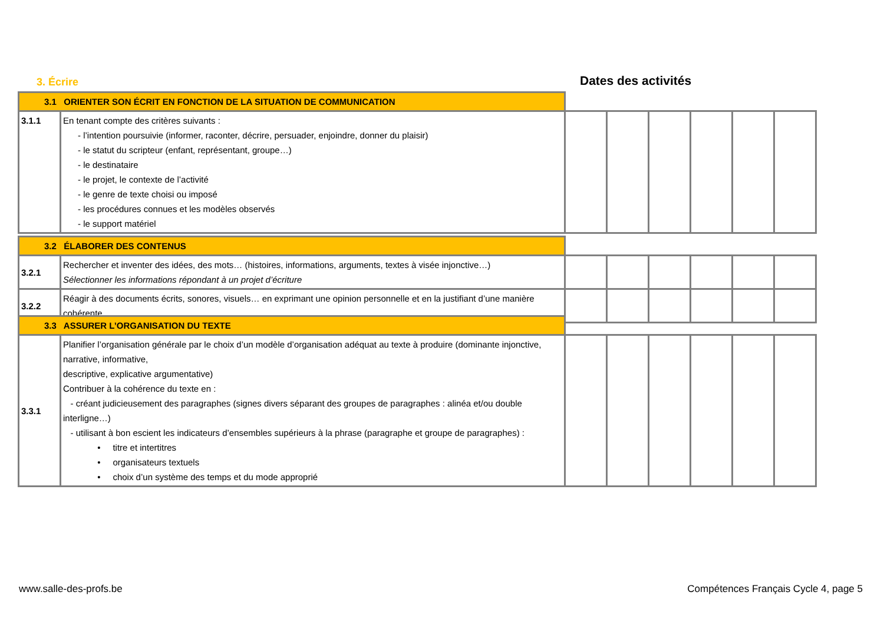3. Écrire Dates des activités
| 3.1 ORIENTER SON ÉCRIT EN FONCTION DE LA SITUATION DE COMMUNICATION | | | | | | | |
| 3.1.1 | En tenant compte des critères suivants : - l’intention poursuivie (informer, raconter, décrire, persuader, enjoindre, donner du plaisir) - le statut du scripteur (enfant, représentant, groupe…) - le destinataire - le projet, le contexte de l’activité - le genre de texte choisi ou imposé - les procédures connues et les modèles observés - le support matériel | | | | | | |
| 3.2 ÉLABORER DES CONTENUS | | | | | | | |
| 3.2.1 | Rechercher et inventer des idées, des mots… (histoires, informations, arguments, textes à visée injonctive…) Sélectionner les informations répondant à un projet d’écriture | | | | | | |
| 3.2.2 | Réagir à des documents écrits, sonores, visuels… en exprimant une opinion personnelle et en la justifiant d’une manière cohérente | | | | | | |
| 3.3 ASSURER L’ORGANISATION DU TEXTE | | | | | | | |
| 3.3.1 | Planifier l’organisation générale par le choix d’un modèle d’organisation adéquat au texte à produire (dominante injonctive, narrative, informative, descriptive, explicative argumentative) Contribuer à la cohérence du texte en : - créant judicieusement des paragraphes (signes divers séparant des groupes de paragraphes : alinéa et/ou double interligne…) - utilisant à bon escient les indicateurs d’ensembles supérieurs à la phrase (paragraphe et groupe de paragraphes) : • titre et intertitres • organisateurs textuels • choix d’un système des temps et du mode approprié | | | | | | |
www.salle-des-profs.be
Compétences Français Cycle 4, page 5